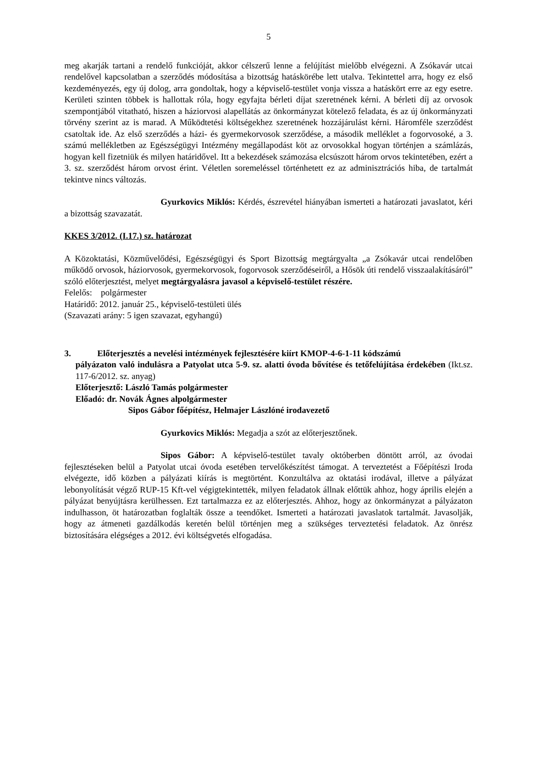5
meg akarják tartani a rendelő funkcióját, akkor célszerű lenne a felújítást mielőbb elvégezni. A Zsókavár utcai rendelővel kapcsolatban a szerződés módosítása a bizottság hatáskörébe lett utalva. Tekintettel arra, hogy ez első kezdeményezés, egy új dolog, arra gondoltak, hogy a képviselő-testület vonja vissza a hatáskört erre az egy esetre. Kerületi szinten többek is hallottak róla, hogy egyfajta bérleti díjat szeretnének kérni. A bérleti díj az orvosok szempontjából vitatható, hiszen a háziorvosi alapellátás az önkormányzat kötelező feladata, és az új önkormányzati törvény szerint az is marad. A Működtetési költségekhez szeretnének hozzájárulást kérni. Háromféle szerződést csatoltak ide. Az első szerződés a házi- és gyermekorvosok szerződése, a második melléklet a fogorvosoké, a 3. számú mellékletben az Egészségügyi Intézmény megállapodást köt az orvosokkal hogyan történjen a számlázás, hogyan kell fizetniük és milyen határidővel. Itt a bekezdések számozása elcsúszott három orvos tekintetében, ezért a 3. sz. szerződést három orvost érint. Véletlen soremeléssel történhetett ez az adminisztrációs hiba, de tartalmát tekintve nincs változás.
Gyurkovics Miklós: Kérdés, észrevétel hiányában ismerteti a határozati javaslatot, kéri a bizottság szavazatát.
KKES 3/2012. (I.17.) sz. határozat
A Közoktatási, Közművelődési, Egészségügyi és Sport Bizottság megtárgyalta „a Zsókavár utcai rendelőben működő orvosok, háziorvosok, gyermekorvosok, fogorvosok szerződéseiről, a Hősök úti rendelő visszaalakításáról” szóló előterjesztést, melyet megtárgyalásra javasol a képviselő-testület részére.
Felelős: polgármester
Határidő: 2012. január 25., képviselő-testületi ülés
(Szavazati arány: 5 igen szavazat, egyhangú)
3. Előterjesztés a nevelési intézmények fejlesztésére kiírt KMOP-4-6-1-11 kódszámú
pályázaton való indulásra a Patyolat utca 5-9. sz. alatti óvoda bővítése és tetőfelújítása érdekében (Ikt.sz. 117-6/2012. sz. anyag)
Előterjesztő: László Tamás polgármester
Előadó: dr. Novák Ágnes alpolgármester
Sipos Gábor főépítész, Helmajer Lászlóné irodavezető
Gyurkovics Miklós: Megadja a szót az előterjesztőnek.
Sipos Gábor: A képviselő-testület tavaly októberben döntött arról, az óvodai fejlesztéseken belül a Patyolat utcai óvoda esetében tervelőkészítést támogat. A terveztetést a Főépítészi Iroda elvégezte, idő közben a pályázati kiírás is megtörtént. Konzultálva az oktatási irodával, illetve a pályázat lebonyolítását végző RUP-15 Kft-vel végigtekintették, milyen feladatok állnak előttük ahhoz, hogy április elején a pályázat benyújtásra kerülhessen. Ezt tartalmazza ez az előterjesztés. Ahhoz, hogy az önkormányzat a pályázaton indulhasson, öt határozatban foglalták össze a teendőket. Ismerteti a határozati javaslatok tartalmát. Javasolják, hogy az átmeneti gazdálkodás keretén belül történjen meg a szükséges terveztetési feladatok. Az önrész biztosítására elégséges a 2012. évi költségvetés elfogadása.